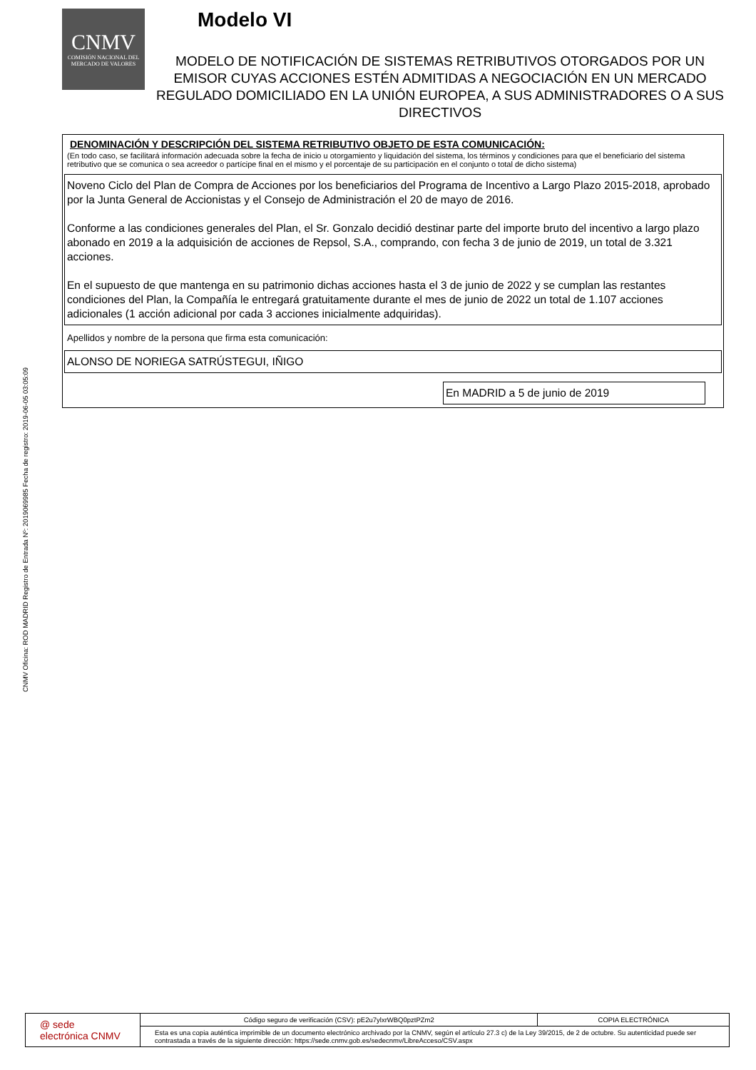CNMV Oficina: ROD MADRID Registro de Entrada Nº: 2019069985 Fecha de registro: 2019-06-05 03:05:09
CNMV
COMISIÓN NACIONAL DEL MERCADO DE VALORES
Modelo VI
MODELO DE NOTIFICACIÓN DE SISTEMAS RETRIBUTIVOS OTORGADOS POR UN EMISOR CUYAS ACCIONES ESTÉN ADMITIDAS A NEGOCIACIÓN EN UN MERCADO REGULADO DOMICILIADO EN LA UNIÓN EUROPEA, A SUS ADMINISTRADORES O A SUS DIRECTIVOS
DENOMINACIÓN Y DESCRIPCIÓN DEL SISTEMA RETRIBUTIVO OBJETO DE ESTA COMUNICACIÓN:
(En todo caso, se facilitará información adecuada sobre la fecha de inicio u otorgamiento y liquidación del sistema, los términos y condiciones para que el beneficiario del sistema retributivo que se comunica o sea acreedor o partícipe final en el mismo y el porcentaje de su participación en el conjunto o total de dicho sistema)
Noveno Ciclo del Plan de Compra de Acciones por los beneficiarios del Programa de Incentivo a Largo Plazo 2015-2018, aprobado por la Junta General de Accionistas y el Consejo de Administración el 20 de mayo de 2016.
Conforme a las condiciones generales del Plan, el Sr. Gonzalo decidió destinar parte del importe bruto del incentivo a largo plazo abonado en 2019 a la adquisición de acciones de Repsol, S.A., comprando, con fecha 3 de junio de 2019, un total de 3.321 acciones.
En el supuesto de que mantenga en su patrimonio dichas acciones hasta el 3 de junio de 2022 y se cumplan las restantes condiciones del Plan, la Compañía le entregará gratuitamente durante el mes de junio de 2022 un total de 1.107 acciones adicionales (1 acción adicional por cada 3 acciones inicialmente adquiridas).
Apellidos y nombre de la persona que firma esta comunicación:
ALONSO DE NORIEGA SATRÚSTEGUI, IÑIGO
En MADRID a 5 de junio de 2019
| @ sede electrónica CNMV | Código seguro de verificación (CSV): pE2u7ylxrWBQ0pztPZm2 | COPIA ELECTRÓNICA |
| | Esta es una copia auténtica imprimible de un documento electrónico archivado por la CNMV, según el artículo 27.3 c) de la Ley 39/2015, de 2 de octubre. Su autenticidad puede ser contrastada a través de la siguiente dirección: https://sede.cnmv.gob.es/sedecnmv/LibreAcceso/CSV.aspx | |